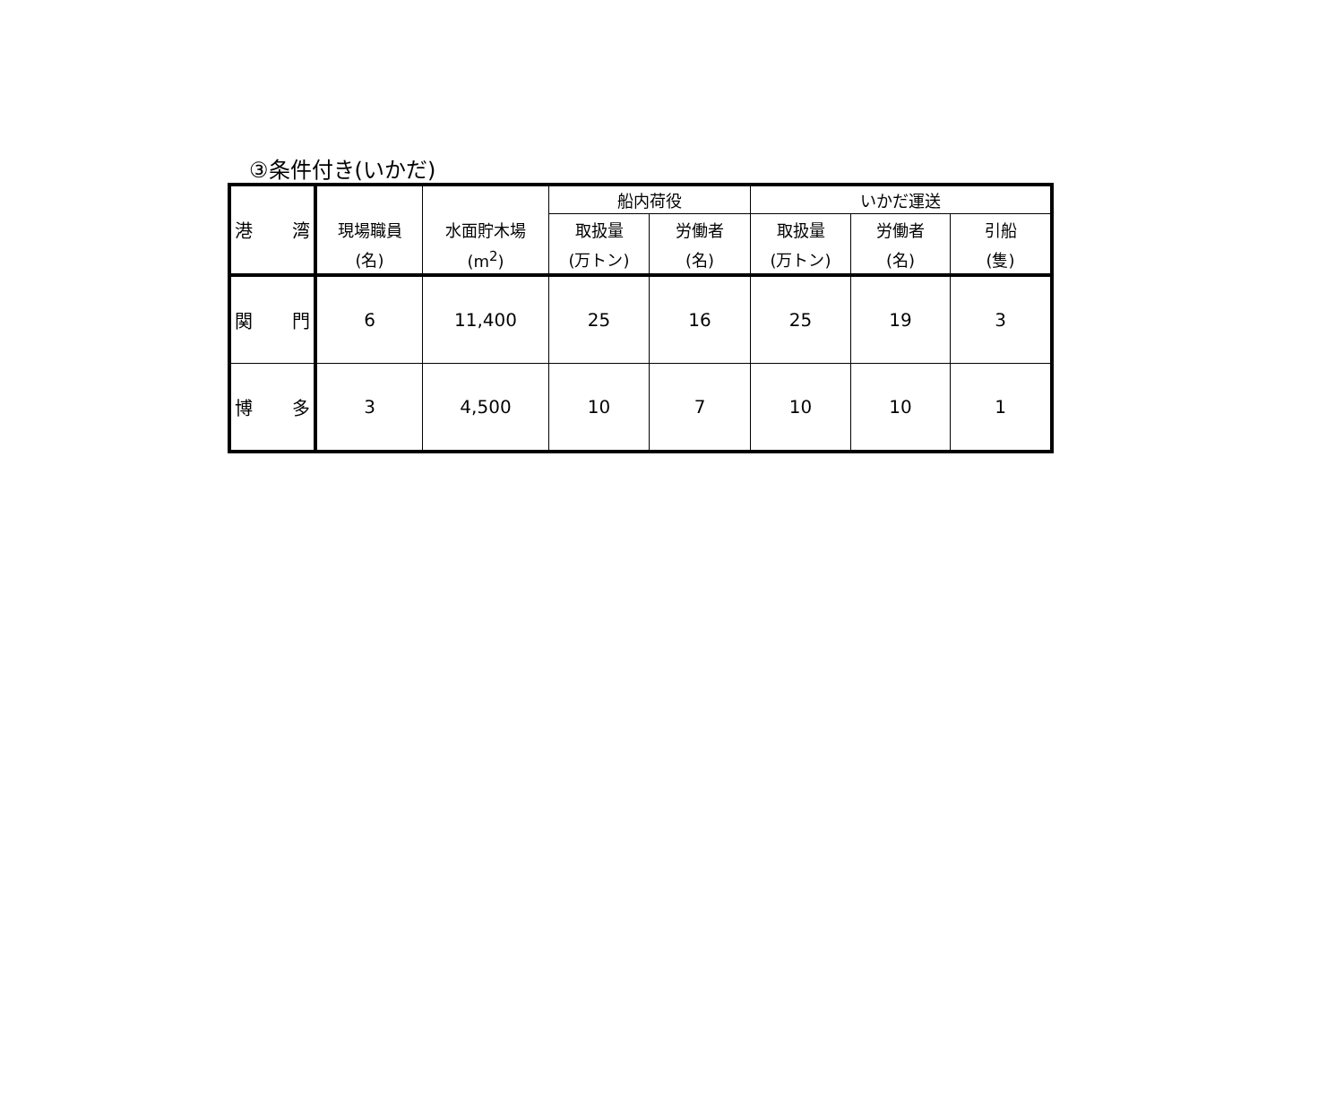③条件付き(いかだ)
| 港 湾 | | | 船内荷役 | | いかだ運送 | | |
| --- | --- | --- | --- | --- | --- | --- | --- |
| | 現場職員 | 水面貯木場 | 取扱量 | 労働者 | 取扱量 | 労働者 | 引船 |
| | (名) | (m<sup>2</sup>) | (万トン) | (名) | (万トン) | (名) | (隻) |
| 関 門 | 6 | 11,400 | 25 | 16 | 25 | 19 | 3 |
| 博 多 | 3 | 4,500 | 10 | 7 | 10 | 10 | 1 |